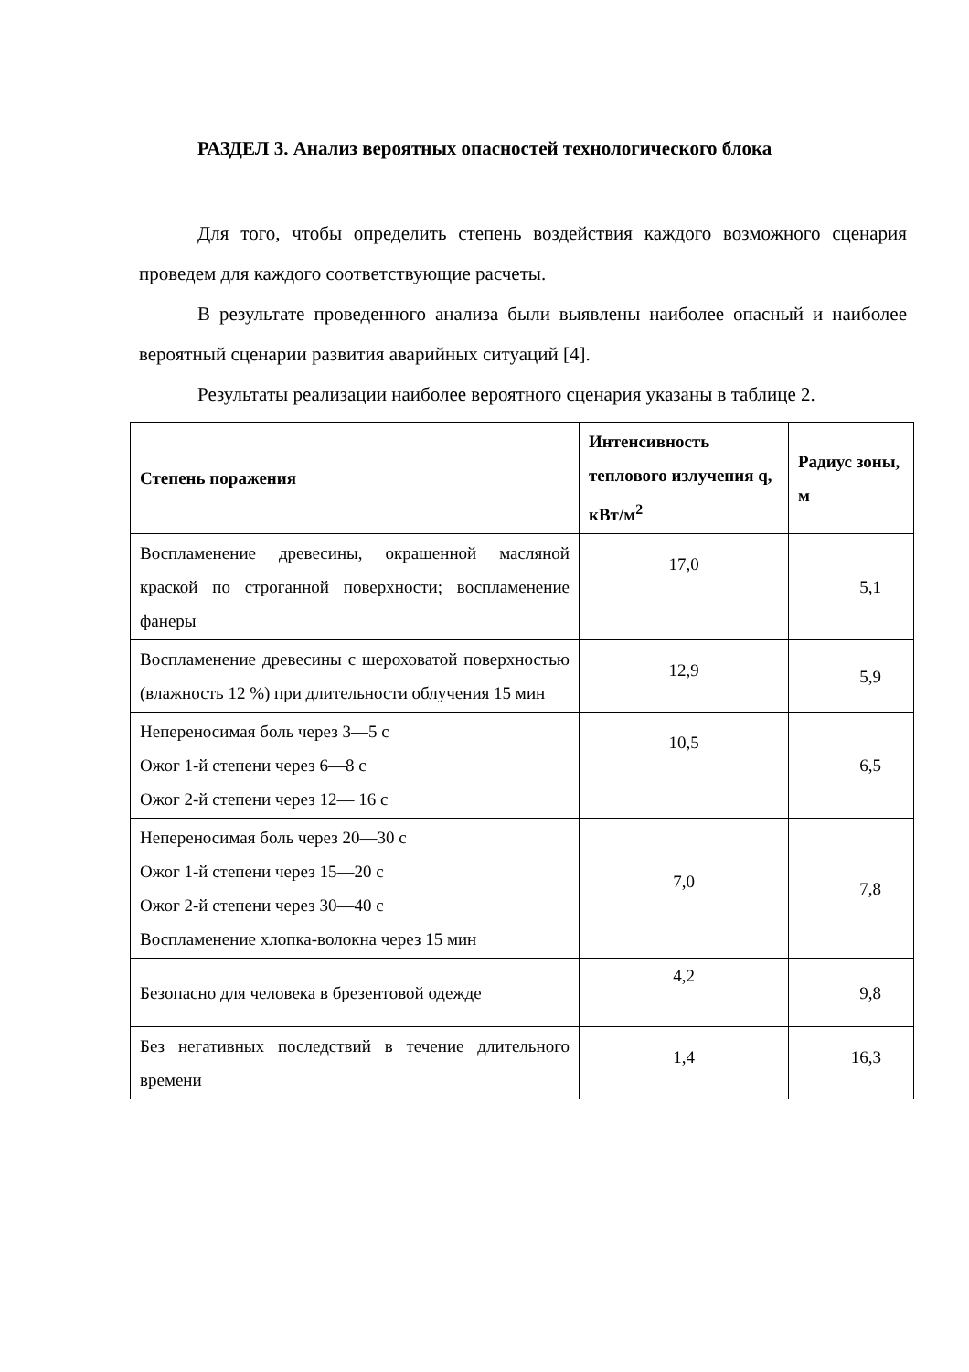РАЗДЕЛ 3. Анализ вероятных опасностей технологического блока
Для того, чтобы определить степень воздействия каждого возможного сценария проведем для каждого соответствующие расчеты.
В результате проведенного анализа были выявлены наиболее опасный и наиболее вероятный сценарии развития аварийных ситуаций [4].
Результаты реализации наиболее вероятного сценария указаны в таблице 2.
| Степень поражения | Интенсивность теплового излучения q, кВт/м<sup>2</sup> | Радиус зоны, м |
| --- | --- | --- |
| Воспламенение древесины, окрашенной масляной краской по строганной поверхности; воспламенение фанеры | 17,0 | 5,1 |
| Воспламенение древесины с шероховатой поверхностью (влажность 12 %) при длительности облучения 15 мин | 12,9 | 5,9 |
| Непереносимая боль через 3—5 с Ожог 1-й степени через 6—8 с Ожог 2-й степени через 12— 16 с | 10,5 | 6,5 |
| Непереносимая боль через 20—30 с Ожог 1-й степени через 15—20 с Ожог 2-й степени через 30—40 с Воспламенение хлопка-волокна через 15 мин | 7,0 | 7,8 |
| Безопасно для человека в брезентовой одежде | 4,2 | 9,8 |
| Без негативных последствий в течение длительного времени | 1,4 | 16,3 |